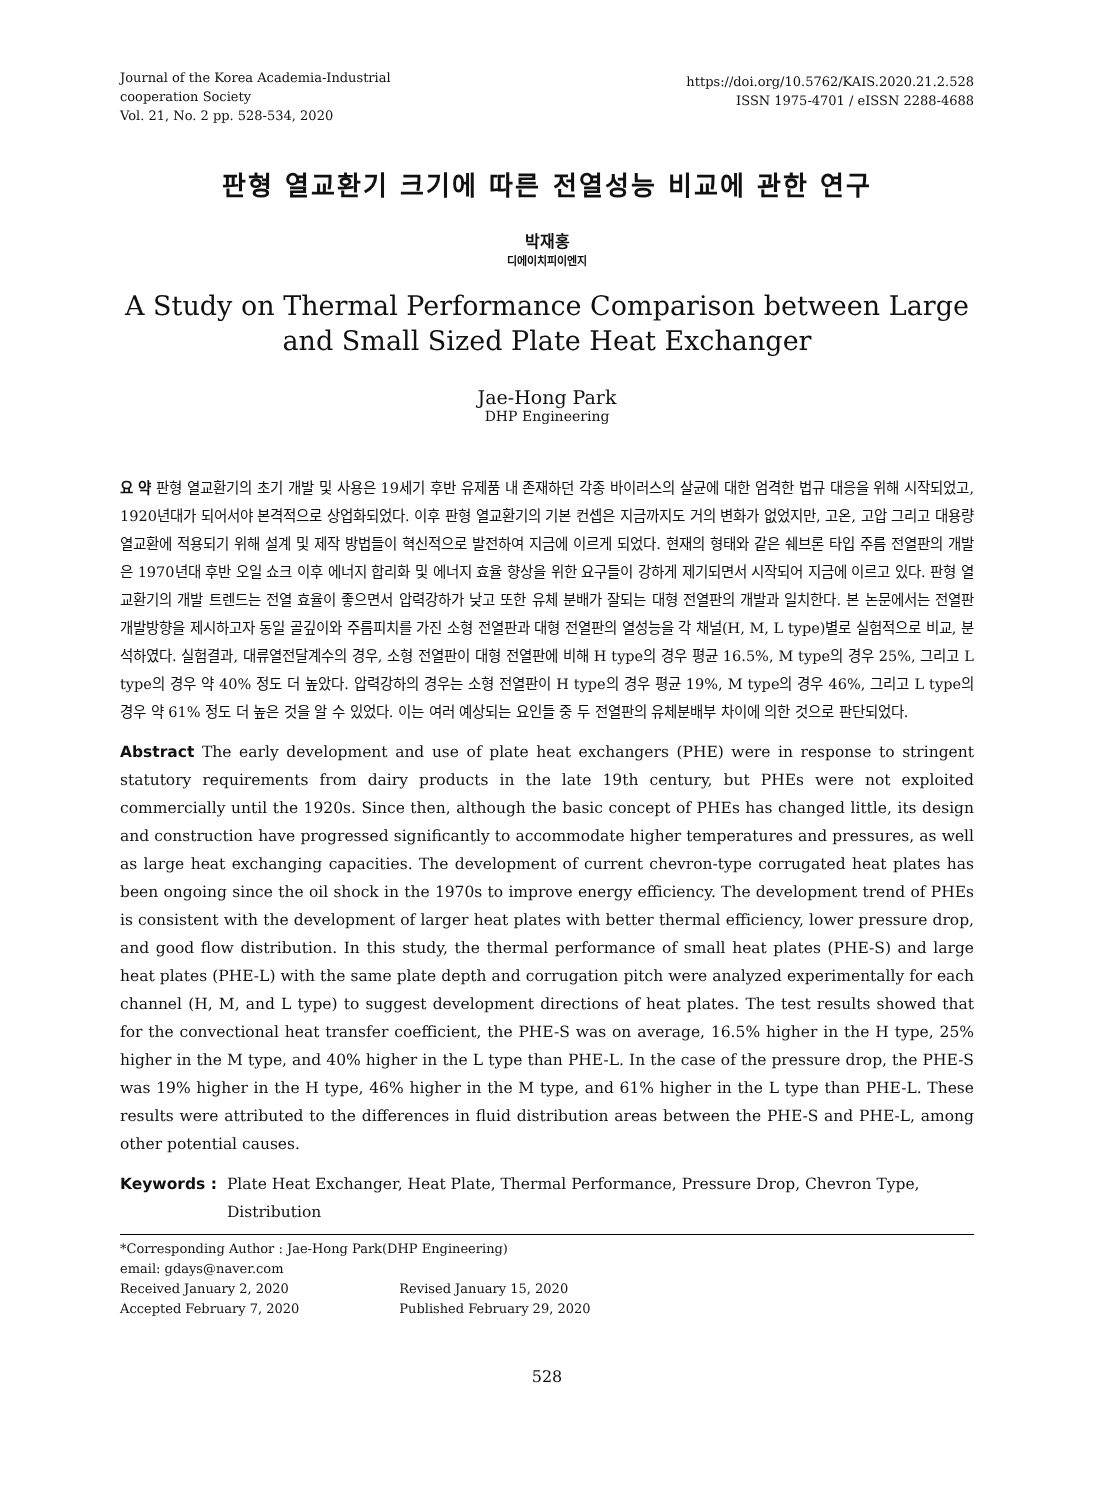Journal of the Korea Academia-Industrial
cooperation Society
Vol. 21, No. 2 pp. 528-534, 2020
https://doi.org/10.5762/KAIS.2020.21.2.528
ISSN 1975-4701 / eISSN 2288-4688
판형 열교환기 크기에 따른 전열성능 비교에 관한 연구
박재홍
디에이치피이엔지
A Study on Thermal Performance Comparison between Large and Small Sized Plate Heat Exchanger
Jae-Hong Park
DHP Engineering
요 약 판형 열교환기의 초기 개발 및 사용은 19세기 후반 유제품 내 존재하던 각종 바이러스의 살균에 대한 엄격한 법규 대응을 위해 시작되었고, 1920년대가 되어서야 본격적으로 상업화되었다. 이후 판형 열교환기의 기본 컨셉은 지금까지도 거의 변화가 없었지만, 고온, 고압 그리고 대용량 열교환에 적용되기 위해 설계 및 제작 방법들이 혁신적으로 발전하여 지금에 이르게 되었다. 현재의 형태와 같은 쉐브론 타입 주름 전열판의 개발은 1970년대 후반 오일 쇼크 이후 에너지 합리화 및 에너지 효율 향상을 위한 요구들이 강하게 제기되면서 시작되어 지금에 이르고 있다. 판형 열교환기의 개발 트렌드는 전열 효율이 좋으면서 압력강하가 낮고 또한 유체 분배가 잘되는 대형 전열판의 개발과 일치한다. 본 논문에서는 전열판 개발방향을 제시하고자 동일 골깊이와 주름피치를 가진 소형 전열판과 대형 전열판의 열성능을 각 채널(H, M, L type)별로 실험적으로 비교, 분석하였다. 실험결과, 대류열전달계수의 경우, 소형 전열판이 대형 전열판에 비해 H type의 경우 평균 16.5%, M type의 경우 25%, 그리고 L type의 경우 약 40% 정도 더 높았다. 압력강하의 경우는 소형 전열판이 H type의 경우 평균 19%, M type의 경우 46%, 그리고 L type의 경우 약 61% 정도 더 높은 것을 알 수 있었다. 이는 여러 예상되는 요인들 중 두 전열판의 유체분배부 차이에 의한 것으로 판단되었다.
Abstract The early development and use of plate heat exchangers (PHE) were in response to stringent statutory requirements from dairy products in the late 19th century, but PHEs were not exploited commercially until the 1920s. Since then, although the basic concept of PHEs has changed little, its design and construction have progressed significantly to accommodate higher temperatures and pressures, as well as large heat exchanging capacities. The development of current chevron-type corrugated heat plates has been ongoing since the oil shock in the 1970s to improve energy efficiency. The development trend of PHEs is consistent with the development of larger heat plates with better thermal efficiency, lower pressure drop, and good flow distribution. In this study, the thermal performance of small heat plates (PHE-S) and large heat plates (PHE-L) with the same plate depth and corrugation pitch were analyzed experimentally for each channel (H, M, and L type) to suggest development directions of heat plates. The test results showed that for the convectional heat transfer coefficient, the PHE-S was on average, 16.5% higher in the H type, 25% higher in the M type, and 40% higher in the L type than PHE-L. In the case of the pressure drop, the PHE-S was 19% higher in the H type, 46% higher in the M type, and 61% higher in the L type than PHE-L. These results were attributed to the differences in fluid distribution areas between the PHE-S and PHE-L, among other potential causes.
Keywords : Plate Heat Exchanger, Heat Plate, Thermal Performance, Pressure Drop, Chevron Type, Distribution
*Corresponding Author : Jae-Hong Park(DHP Engineering)
email: gdays@naver.com
| Received January 2, 2020 | Revised January 15, 2020 |
| Accepted February 7, 2020 | Published February 29, 2020 |
528